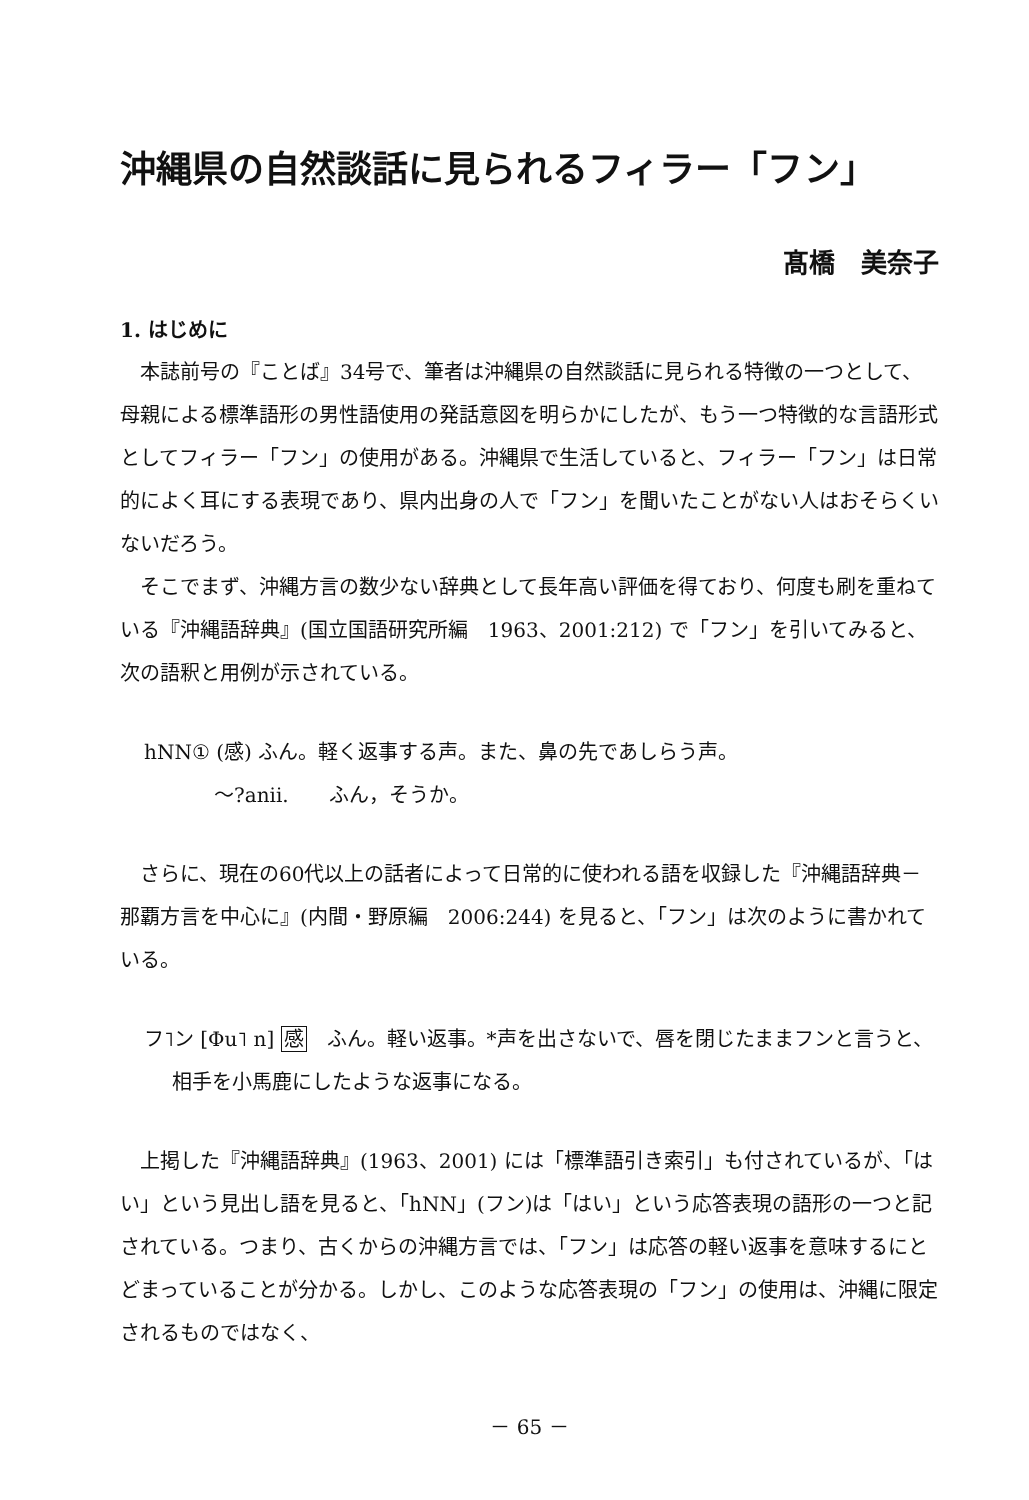沖縄県の自然談話に見られるフィラー「フン」
髙橋　美奈子
1. はじめに
本誌前号の『ことば』34号で、筆者は沖縄県の自然談話に見られる特徴の一つとして、母親による標準語形の男性語使用の発話意図を明らかにしたが、もう一つ特徴的な言語形式としてフィラー「フン」の使用がある。沖縄県で生活していると、フィラー「フン」は日常的によく耳にする表現であり、県内出身の人で「フン」を聞いたことがない人はおそらくいないだろう。
そこでまず、沖縄方言の数少ない辞典として長年高い評価を得ており、何度も刷を重ねている『沖縄語辞典』(国立国語研究所編　1963、2001:212) で「フン」を引いてみると、次の語釈と用例が示されている。
hNN① (感) ふん。軽く返事する声。また、鼻の先であしらう声。
～?anii.　　ふん，そうか。
さらに、現在の60代以上の話者によって日常的に使われる語を収録した『沖縄語辞典－那覇方言を中心に』(内間・野原編　2006:244) を見ると、「フン」は次のように書かれている。
フ˥ン [Φu˥ n] 感　ふん。軽い返事。*声を出さないで、唇を閉じたままフンと言うと、相手を小馬鹿にしたような返事になる。
上掲した『沖縄語辞典』(1963、2001) には「標準語引き索引」も付されているが、「はい」という見出し語を見ると、「hNN」(フン)は「はい」という応答表現の語形の一つと記されている。つまり、古くからの沖縄方言では、「フン」は応答の軽い返事を意味するにとどまっていることが分かる。しかし、このような応答表現の「フン」の使用は、沖縄に限定されるものではなく、
－ 65 －